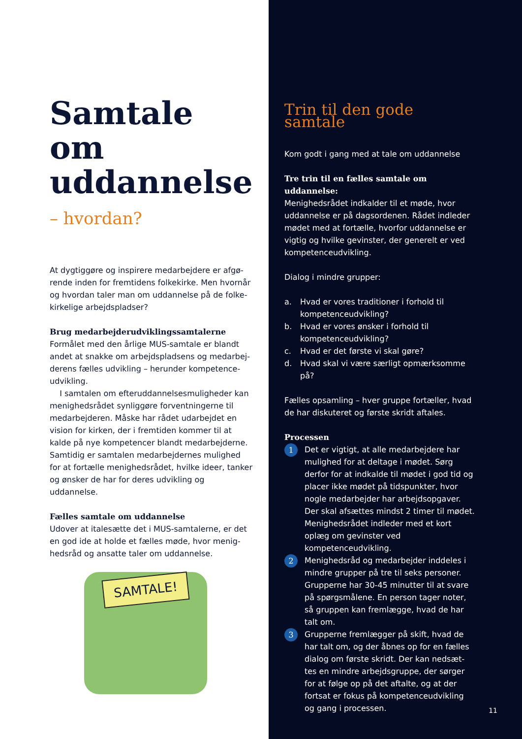Samtale om uddannelse
– hvordan?
At dygtiggøre og inspirere medarbejdere er afgø-rende inden for fremtidens folkekirke. Men hvornår og hvordan taler man om uddannelse på de folke-kirkelige arbejdspladser?
Brug medarbejderudviklingssamtalerne
Formålet med den årlige MUS-samtale er blandt andet at snakke om arbejdspladsens og medarbej-derens fælles udvikling – herunder kompetence-udvikling.
I samtalen om efteruddannelsesmuligheder kan menighedsrådet synliggøre forventningerne til medarbejderen. Måske har rådet udarbejdet en vision for kirken, der i fremtiden kommer til at kalde på nye kompetencer blandt medarbejderne. Samtidig er samtalen medarbejdernes mulighed for at fortælle menighedsrådet, hvilke ideer, tanker og ønsker de har for deres udvikling og uddannelse.
Fælles samtale om uddannelse
Udover at italesætte det i MUS-samtalerne, er det en god ide at holde et fælles møde, hvor menig-hedsråd og ansatte taler om uddannelse.
SAMTALE!
Trin til den gode samtale
Kom godt i gang med at tale om uddannelse
Tre trin til en fælles samtale om uddannelse:
Menighedsrådet indkalder til et møde, hvor uddannelse er på dagsordenen. Rådet indleder mødet med at fortælle, hvorfor uddannelse er vigtig og hvilke gevinster, der generelt er ved kompetenceudvikling.
Dialog i mindre grupper:
a. Hvad er vores traditioner i forhold til kompetenceudvikling?
b. Hvad er vores ønsker i forhold til kompetenceudvikling?
c. Hvad er det første vi skal gøre?
d. Hvad skal vi være særligt opmærksomme på?
Fælles opsamling – hver gruppe fortæller, hvad de har diskuteret og første skridt aftales.
Processen
1 Det er vigtigt, at alle medarbejdere har mulighed for at deltage i mødet. Sørg derfor for at indkalde til mødet i god tid og placer ikke mødet på tidspunkter, hvor nogle medarbejder har arbejdsopgaver. Der skal afsættes mindst 2 timer til mødet. Menighedsrådet indleder med et kort oplæg om gevinster ved kompetenceudvikling.
2 Menighedsråd og medarbejder inddeles i mindre grupper på tre til seks personer. Grupperne har 30-45 minutter til at svare på spørgsmålene. En person tager noter, så gruppen kan fremlægge, hvad de har talt om.
3 Grupperne fremlægger på skift, hvad de har talt om, og der åbnes op for en fælles dialog om første skridt. Der kan nedsæt-tes en mindre arbejdsgruppe, der sørger for at følge op på det aftalte, og at der fortsat er fokus på kompetenceudvikling og gang i processen.
11